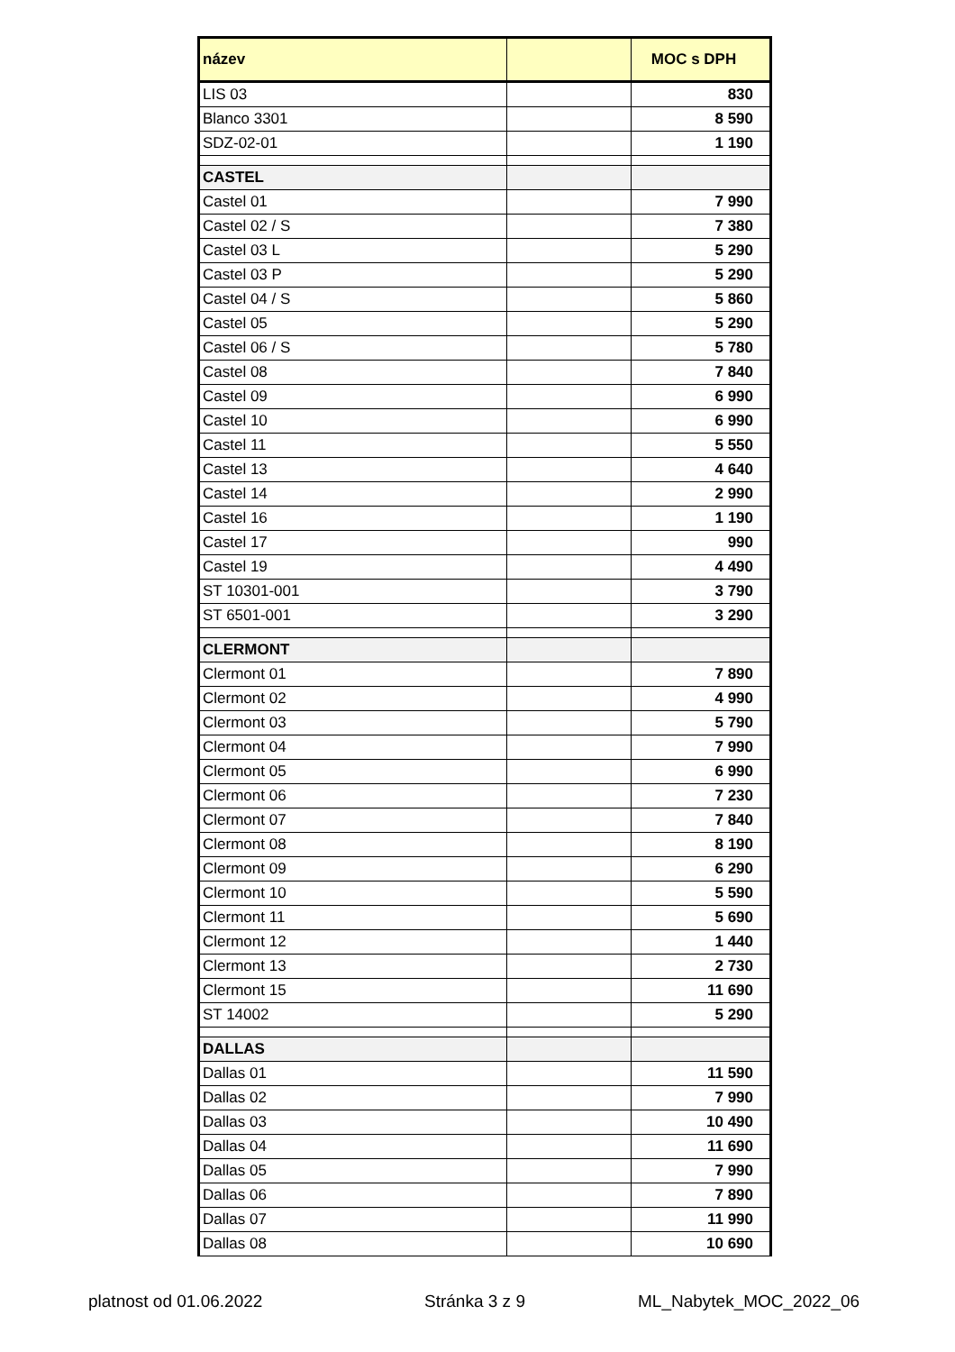| název | | MOC s DPH |
| --- | --- | --- |
| LIS 03 | | 830 |
| Blanco 3301 | | 8 590 |
| SDZ-02-01 | | 1 190 |
| CASTEL | | |
| Castel 01 | | 7 990 |
| Castel 02 / S | | 7 380 |
| Castel 03 L | | 5 290 |
| Castel 03 P | | 5 290 |
| Castel 04 / S | | 5 860 |
| Castel 05 | | 5 290 |
| Castel 06 / S | | 5 780 |
| Castel 08 | | 7 840 |
| Castel 09 | | 6 990 |
| Castel 10 | | 6 990 |
| Castel 11 | | 5 550 |
| Castel 13 | | 4 640 |
| Castel 14 | | 2 990 |
| Castel 16 | | 1 190 |
| Castel 17 | | 990 |
| Castel 19 | | 4 490 |
| ST 10301-001 | | 3 790 |
| ST 6501-001 | | 3 290 |
| CLERMONT | | |
| Clermont 01 | | 7 890 |
| Clermont 02 | | 4 990 |
| Clermont 03 | | 5 790 |
| Clermont 04 | | 7 990 |
| Clermont 05 | | 6 990 |
| Clermont 06 | | 7 230 |
| Clermont 07 | | 7 840 |
| Clermont 08 | | 8 190 |
| Clermont 09 | | 6 290 |
| Clermont 10 | | 5 590 |
| Clermont 11 | | 5 690 |
| Clermont 12 | | 1 440 |
| Clermont 13 | | 2 730 |
| Clermont 15 | | 11 690 |
| ST 14002 | | 5 290 |
| DALLAS | | |
| Dallas 01 | | 11 590 |
| Dallas 02 | | 7 990 |
| Dallas 03 | | 10 490 |
| Dallas 04 | | 11 690 |
| Dallas 05 | | 7 990 |
| Dallas 06 | | 7 890 |
| Dallas 07 | | 11 990 |
| Dallas 08 | | 10 690 |
platnost od 01.06.2022 Stránka 3 z 9 ML_Nabytek_MOC_2022_06